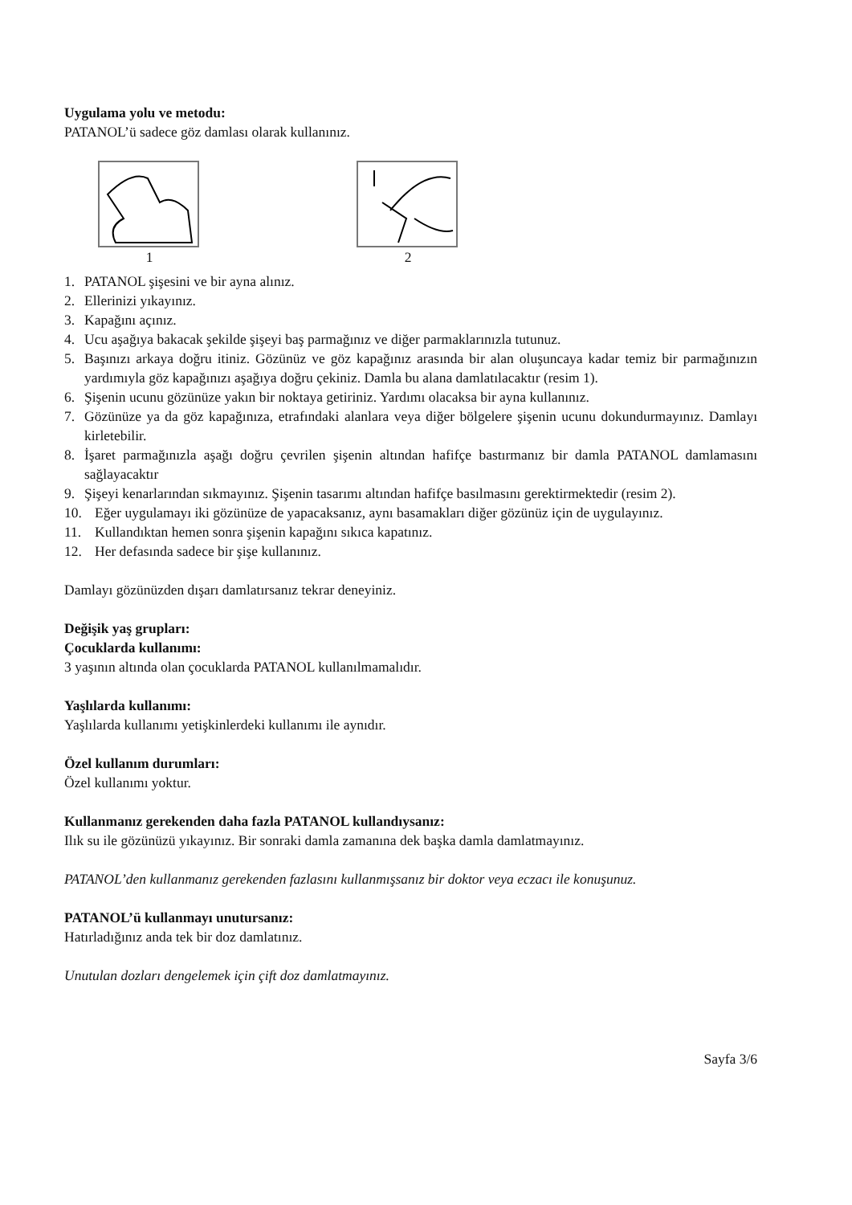Uygulama yolu ve metodu:
PATANOL’ü sadece göz damlası olarak kullanınız.
1 2
1. PATANOL şişesini ve bir ayna alınız.
2. Ellerinizi yıkayınız.
3. Kapağını açınız.
4. Ucu aşağıya bakacak şekilde şişeyi baş parmağınız ve diğer parmaklarınızla tutunuz.
5. Başınızı arkaya doğru itiniz. Gözünüz ve göz kapağınız arasında bir alan oluşuncaya kadar temiz bir parmağınızın yardımıyla göz kapağınızı aşağıya doğru çekiniz. Damla bu alana damlatılacaktır (resim 1).
6. Şişenin ucunu gözünüze yakın bir noktaya getiriniz. Yardımı olacaksa bir ayna kullanınız.
7. Gözünüze ya da göz kapağınıza, etrafındaki alanlara veya diğer bölgelere şişenin ucunu dokundurmayınız. Damlayı kirletebilir.
8. İşaret parmağınızla aşağı doğru çevrilen şişenin altından hafifçe bastırmanız bir damla PATANOL damlamasını sağlayacaktır
9. Şişeyi kenarlarından sıkmayınız. Şişenin tasarımı altından hafifçe basılmasını gerektirmektedir (resim 2).
10. Eğer uygulamayı iki gözünüze de yapacaksanız, aynı basamakları diğer gözünüz için de uygulayınız.
11. Kullandıktan hemen sonra şişenin kapağını sıkıca kapatınız.
12. Her defasında sadece bir şişe kullanınız.
Damlayı gözünüzden dışarı damlatırsanız tekrar deneyiniz.
Değişik yaş grupları:
Çocuklarda kullanımı:
3 yaşının altında olan çocuklarda PATANOL kullanılmamalıdır.
Yaşlılarda kullanımı:
Yaşlılarda kullanımı yetişkinlerdeki kullanımı ile aynıdır.
Özel kullanım durumları:
Özel kullanımı yoktur.
Kullanmanız gerekenden daha fazla PATANOL kullandıysanız:
Ilık su ile gözünüzü yıkayınız. Bir sonraki damla zamanına dek başka damla damlatmayınız.
PATANOL’den kullanmanız gerekenden fazlasını kullanmışsanız bir doktor veya eczacı ile konuşunuz.
PATANOL’ü kullanmayı unutursanız:
Hatırladığınız anda tek bir doz damlatınız.
Unutulan dozları dengelemek için çift doz damlatmayınız.
Sayfa 3/6